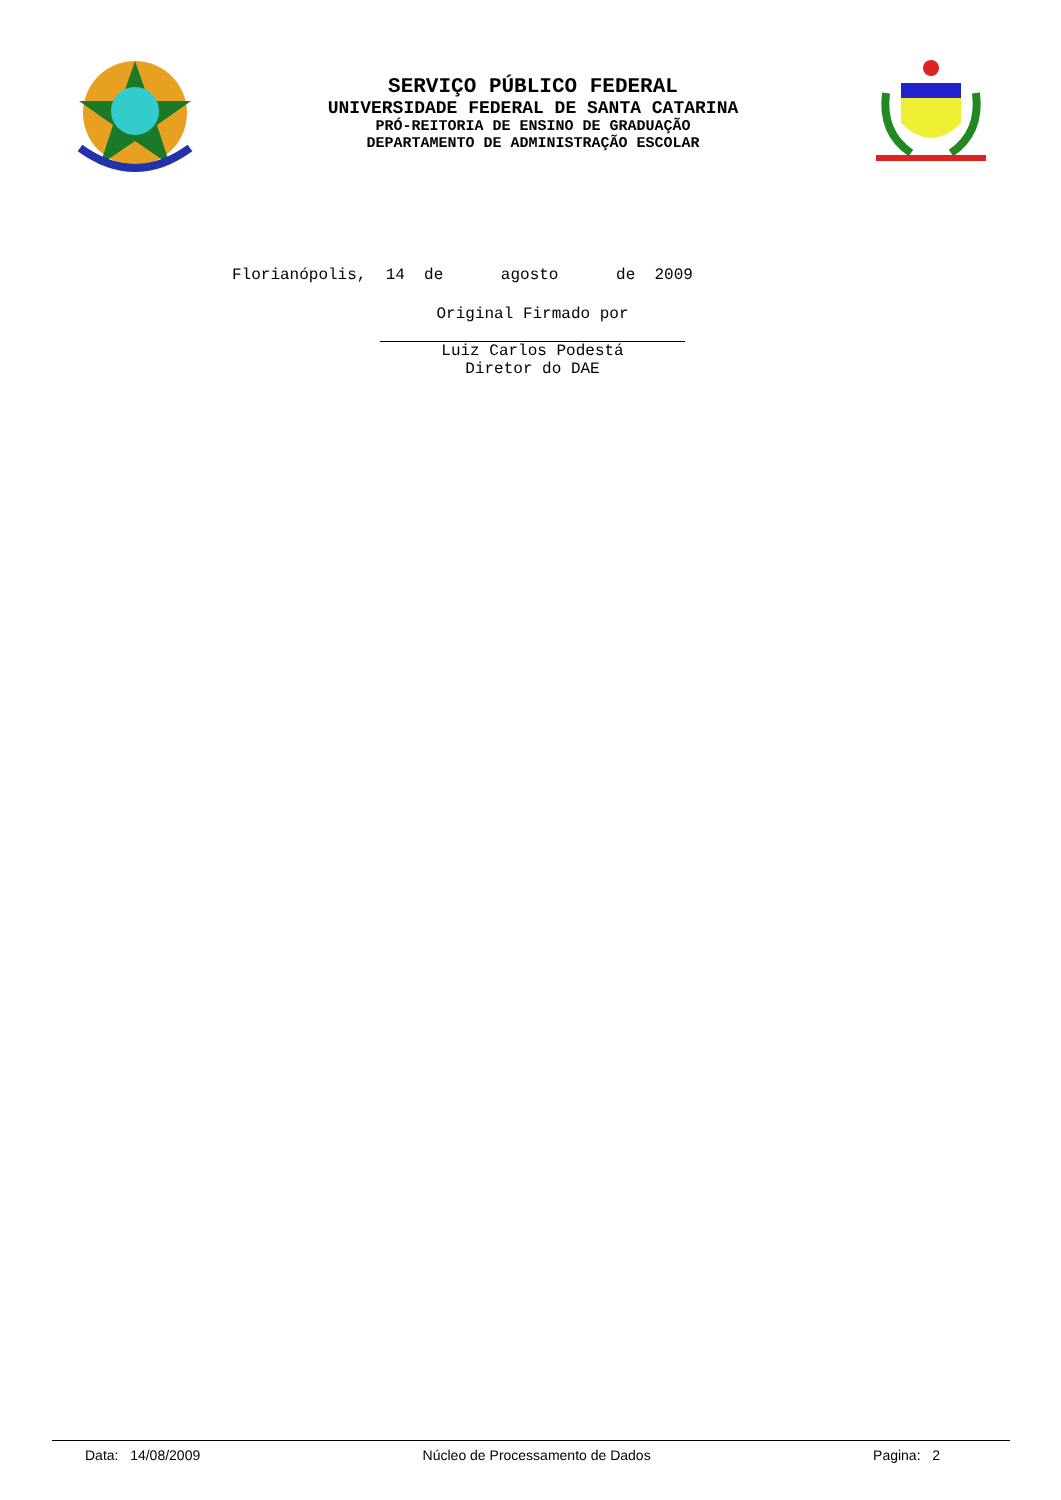SERVIÇO PÚBLICO FEDERAL
UNIVERSIDADE FEDERAL DE SANTA CATARINA
PRÓ-REITORIA DE ENSINO DE GRADUAÇÃO
DEPARTAMENTO DE ADMINISTRAÇÃO ESCOLAR
Florianópolis, 14 de agosto de 2009
Original Firmado por
Luiz Carlos Podestá
Diretor do DAE
Data: 14/08/2009 Núcleo de Processamento de Dados Pagina: 2